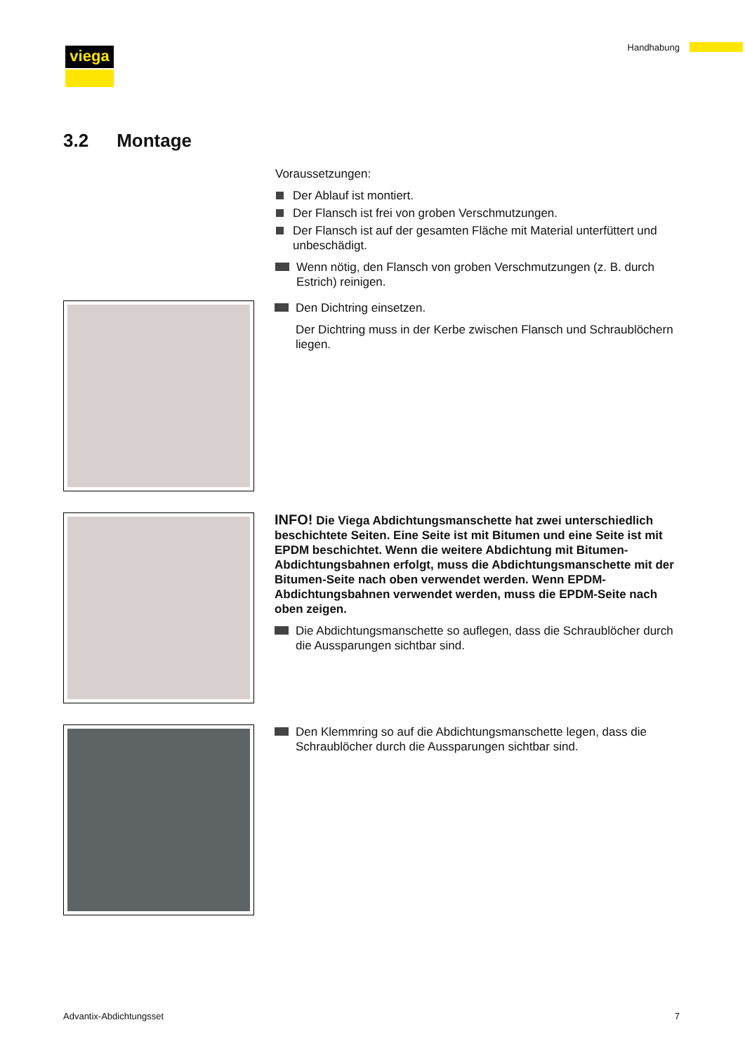viega Handhabung
3.2 Montage
Voraussetzungen:
Der Ablauf ist montiert.
Der Flansch ist frei von groben Verschmutzungen.
Der Flansch ist auf der gesamten Fläche mit Material unterfüttert und unbeschädigt.
Wenn nötig, den Flansch von groben Verschmutzungen (z. B. durch Estrich) reinigen.
Den Dichtring einsetzen.
Der Dichtring muss in der Kerbe zwischen Flansch und Schraublöchern liegen.
INFO! Die Viega Abdichtungsmanschette hat zwei unterschiedlich beschichtete Seiten. Eine Seite ist mit Bitumen und eine Seite ist mit EPDM beschichtet. Wenn die weitere Abdichtung mit Bitumen-Abdichtungsbahnen erfolgt, muss die Abdichtungsmanschette mit der Bitumen-Seite nach oben verwendet werden. Wenn EPDM-Abdichtungsbahnen verwendet werden, muss die EPDM-Seite nach oben zeigen.
Die Abdichtungsmanschette so auflegen, dass die Schraublöcher durch die Aussparungen sichtbar sind.
Den Klemmring so auf die Abdichtungsmanschette legen, dass die Schraublöcher durch die Aussparungen sichtbar sind.
Advantix-Abdichtungsset 7